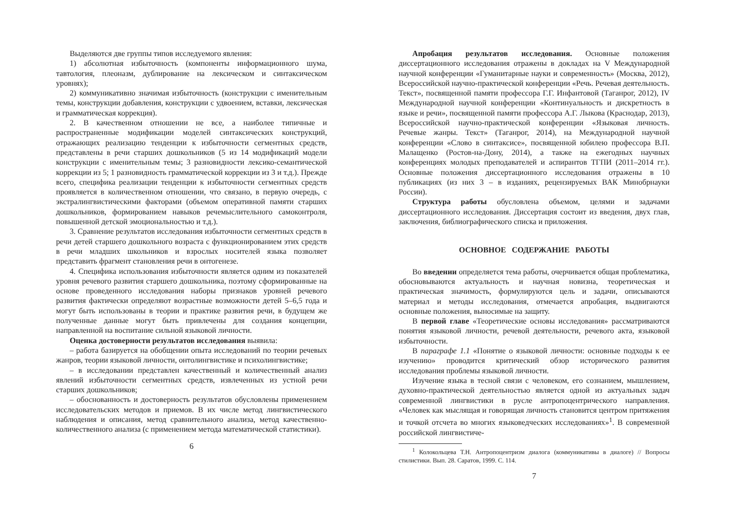Выделяются две группы типов исследуемого явления:
1) абсолютная избыточность (компоненты информационного шума, тавтология, плеоназм, дублирование на лексическом и синтаксическом уровнях);
2) коммуникативно значимая избыточность (конструкции с именительным темы, конструкции добавления, конструкции с удвоением, вставки, лексическая и грамматическая коррекция).
2. В качественном отношении не все, а наиболее типичные и распространенные модификации моделей синтаксических конструкций, отражающих реализацию тенденции к избыточности сегментных средств, представлены в речи старших дошкольников (5 из 14 модификаций модели конструкции с именительным темы; 3 разновидности лексико-семантической коррекции из 5; 1 разновидность грамматической коррекции из 3 и т.д.). Прежде всего, специфика реализации тенденции к избыточности сегментных средств проявляется в количественном отношении, что связано, в первую очередь, с экстралингвистическими факторами (объемом оперативной памяти старших дошкольников, формированием навыков речемыслительного самоконтроля, повышенной детской эмоциональностью и т.д.).
3. Сравнение результатов исследования избыточности сегментных средств в речи детей старшего дошкольного возраста с функционированием этих средств в речи младших школьников и взрослых носителей языка позволяет представить фрагмент становления речи в онтогенезе.
4. Специфика использования избыточности является одним из показателей уровня речевого развития старшего дошкольника, поэтому сформированные на основе проведенного исследования наборы признаков уровней речевого развития фактически определяют возрастные возможности детей 5–6,5 года и могут быть использованы в теории и практике развития речи, в будущем же полученные данные могут быть привлечены для создания концепции, направленной на воспитание сильной языковой личности.
Оценка достоверности результатов исследования выявила:
– работа базируется на обобщении опыта исследований по теории речевых жанров, теории языковой личности, онтолингвистике и психолингвистике;
– в исследовании представлен качественный и количественный анализ явлений избыточности сегментных средств, извлеченных из устной речи старших дошкольников;
– обоснованность и достоверность результатов обусловлены применением исследовательских методов и приемов. В их числе метод лингвистического наблюдения и описания, метод сравнительного анализа, метод качественно-количественного анализа (с применением метода математической статистики).
6
Апробация результатов исследования. Основные положения диссертационного исследования отражены в докладах на V Международной научной конференции «Гуманитарные науки и современность» (Москва, 2012), Всероссийской научно-практической конференции «Речь. Речевая деятельность. Текст», посвященной памяти профессора Г.Г. Инфантовой (Таганрог, 2012), IV Международной научной конференции «Континуальность и дискретность в языке и речи», посвященной памяти профессора А.Г. Лыкова (Краснодар, 2013), Всероссийской научно-практической конференции «Языковая личность. Речевые жанры. Текст» (Таганрог, 2014), на Международной научной конференции «Слово в синтаксисе», посвященной юбилею профессора В.П. Малащенко (Ростов-на-Дону, 2014), а также на ежегодных научных конференциях молодых преподавателей и аспирантов ТГПИ (2011–2014 гг.). Основные положения диссертационного исследования отражены в 10 публикациях (из них 3 – в изданиях, рецензируемых ВАК Минобрнауки России).
Структура работы обусловлена объемом, целями и задачами диссертационного исследования. Диссертация состоит из введения, двух глав, заключения, библиографического списка и приложения.
ОСНОВНОЕ СОДЕРЖАНИЕ РАБОТЫ
Во введении определяется тема работы, очерчивается общая проблематика, обосновываются актуальность и научная новизна, теоретическая и практическая значимость, формулируются цель и задачи, описываются материал и методы исследования, отмечается апробация, выдвигаются основные положения, выносимые на защиту.
В первой главе «Теоретические основы исследования» рассматриваются понятия языковой личности, речевой деятельности, речевого акта, языковой избыточности.
В параграфе 1.1 «Понятие о языковой личности: основные подходы к ее изучению» проводится критический обзор исторического развития исследования проблемы языковой личности.
Изучение языка в тесной связи с человеком, его сознанием, мышлением, духовно-практической деятельностью является одной из актуальных задач современной лингвистики в русле антропоцентрического направления. «Человек как мыслящая и говорящая личность становится центром притяжения и точкой отсчета во многих языковедческих исследованиях»<sup>1</sup>. В современной российской лингвистиче-
<sup>1</sup> Колокольцева Т.Н. Антропоцентризм диалога (коммуникативы в диалоге) // Вопросы стилистики. Вып. 28. Саратов, 1999. С. 114.
7